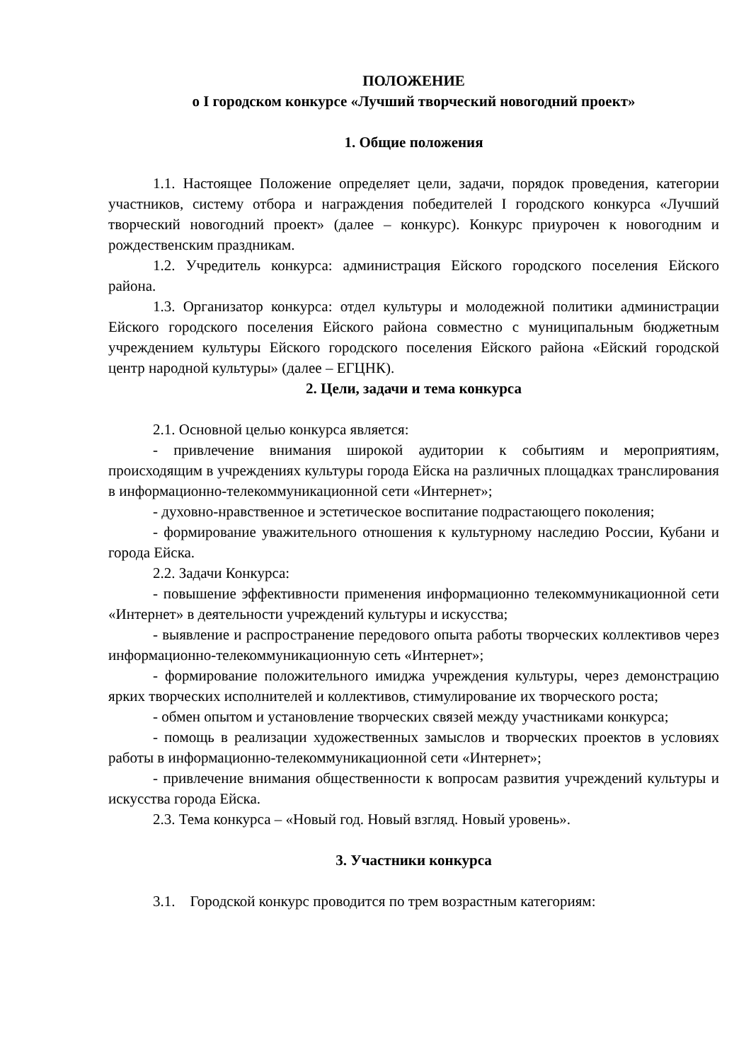ПОЛОЖЕНИЕ
о I городском конкурсе «Лучший творческий новогодний проект»
1. Общие положения
1.1. Настоящее Положение определяет цели, задачи, порядок проведения, категории участников, систему отбора и награждения победителей I городского конкурса «Лучший творческий новогодний проект» (далее – конкурс). Конкурс приурочен к новогодним и рождественским праздникам.
1.2. Учредитель конкурса: администрация Ейского городского поселения Ейского района.
1.3. Организатор конкурса: отдел культуры и молодежной политики администрации Ейского городского поселения Ейского района совместно с муниципальным бюджетным учреждением культуры Ейского городского поселения Ейского района «Ейский городской центр народной культуры» (далее – ЕГЦНК).
2. Цели, задачи и тема конкурса
2.1. Основной целью конкурса является:
- привлечение внимания широкой аудитории к событиям и мероприятиям, происходящим в учреждениях культуры города Ейска на различных площадках транслирования в информационно-телекоммуникационной сети «Интернет»;
- духовно-нравственное и эстетическое воспитание подрастающего поколения;
- формирование уважительного отношения к культурному наследию России, Кубани и города Ейска.
2.2. Задачи Конкурса:
- повышение эффективности применения информационно телекоммуникационной сети «Интернет» в деятельности учреждений культуры и искусства;
- выявление и распространение передового опыта работы творческих коллективов через информационно-телекоммуникационную сеть «Интернет»;
- формирование положительного имиджа учреждения культуры, через демонстрацию ярких творческих исполнителей и коллективов, стимулирование их творческого роста;
- обмен опытом и установление творческих связей между участниками конкурса;
- помощь в реализации художественных замыслов и творческих проектов в условиях работы в информационно-телекоммуникационной сети «Интернет»;
- привлечение внимания общественности к вопросам развития учреждений культуры и искусства города Ейска.
2.3. Тема конкурса – «Новый год. Новый взгляд. Новый уровень».
3. Участники конкурса
3.1. Городской конкурс проводится по трем возрастным категориям: